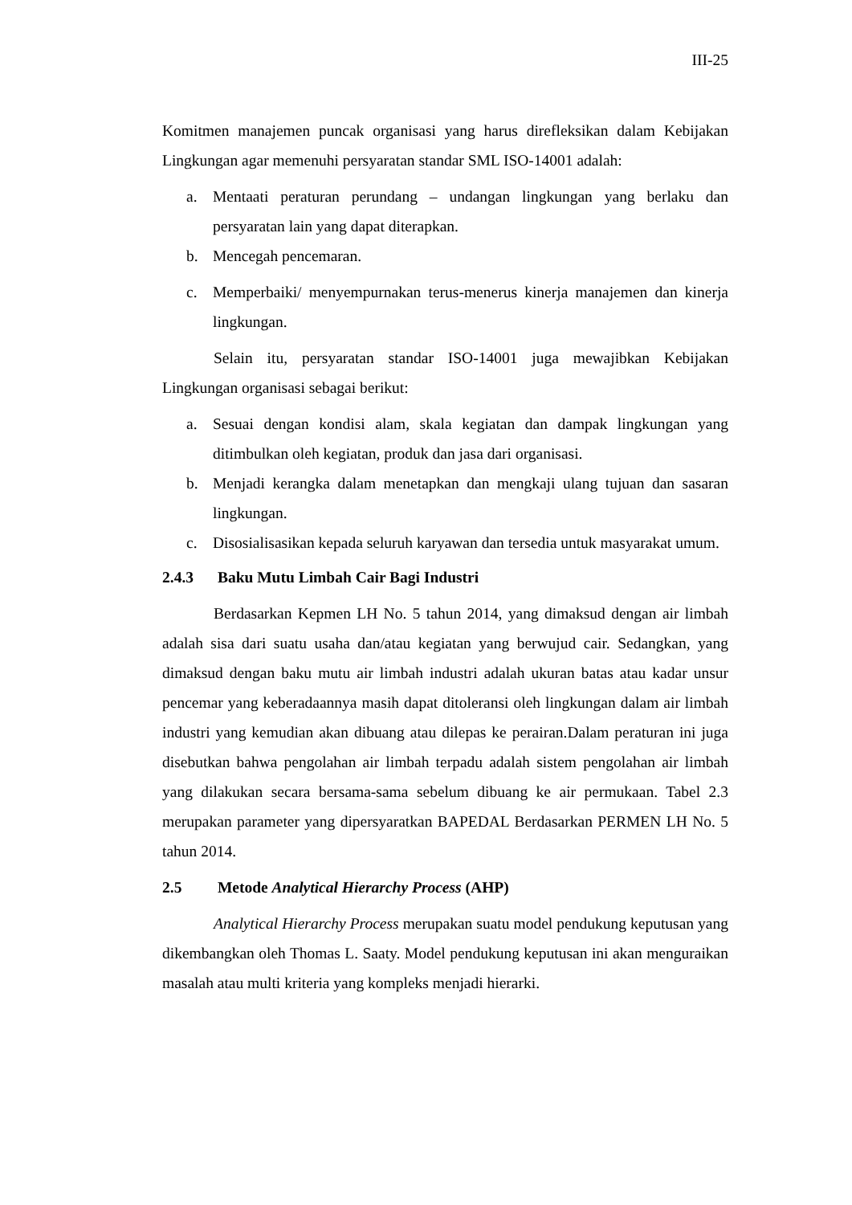III-25
Komitmen manajemen puncak organisasi yang harus direfleksikan dalam Kebijakan Lingkungan agar memenuhi persyaratan standar SML ISO-14001 adalah:
a. Mentaati peraturan perundang – undangan lingkungan yang berlaku dan persyaratan lain yang dapat diterapkan.
b. Mencegah pencemaran.
c. Memperbaiki/ menyempurnakan terus-menerus kinerja manajemen dan kinerja lingkungan.
Selain itu, persyaratan standar ISO-14001 juga mewajibkan Kebijakan Lingkungan organisasi sebagai berikut:
a. Sesuai dengan kondisi alam, skala kegiatan dan dampak lingkungan yang ditimbulkan oleh kegiatan, produk dan jasa dari organisasi.
b. Menjadi kerangka dalam menetapkan dan mengkaji ulang tujuan dan sasaran lingkungan.
c. Disosialisasikan kepada seluruh karyawan dan tersedia untuk masyarakat umum.
2.4.3 Baku Mutu Limbah Cair Bagi Industri
Berdasarkan Kepmen LH No. 5 tahun 2014, yang dimaksud dengan air limbah adalah sisa dari suatu usaha dan/atau kegiatan yang berwujud cair. Sedangkan, yang dimaksud dengan baku mutu air limbah industri adalah ukuran batas atau kadar unsur pencemar yang keberadaannya masih dapat ditoleransi oleh lingkungan dalam air limbah industri yang kemudian akan dibuang atau dilepas ke perairan.Dalam peraturan ini juga disebutkan bahwa pengolahan air limbah terpadu adalah sistem pengolahan air limbah yang dilakukan secara bersama-sama sebelum dibuang ke air permukaan. Tabel 2.3 merupakan parameter yang dipersyaratkan BAPEDAL Berdasarkan PERMEN LH No. 5 tahun 2014.
2.5 Metode Analytical Hierarchy Process (AHP)
Analytical Hierarchy Process merupakan suatu model pendukung keputusan yang dikembangkan oleh Thomas L. Saaty. Model pendukung keputusan ini akan menguraikan masalah atau multi kriteria yang kompleks menjadi hierarki.